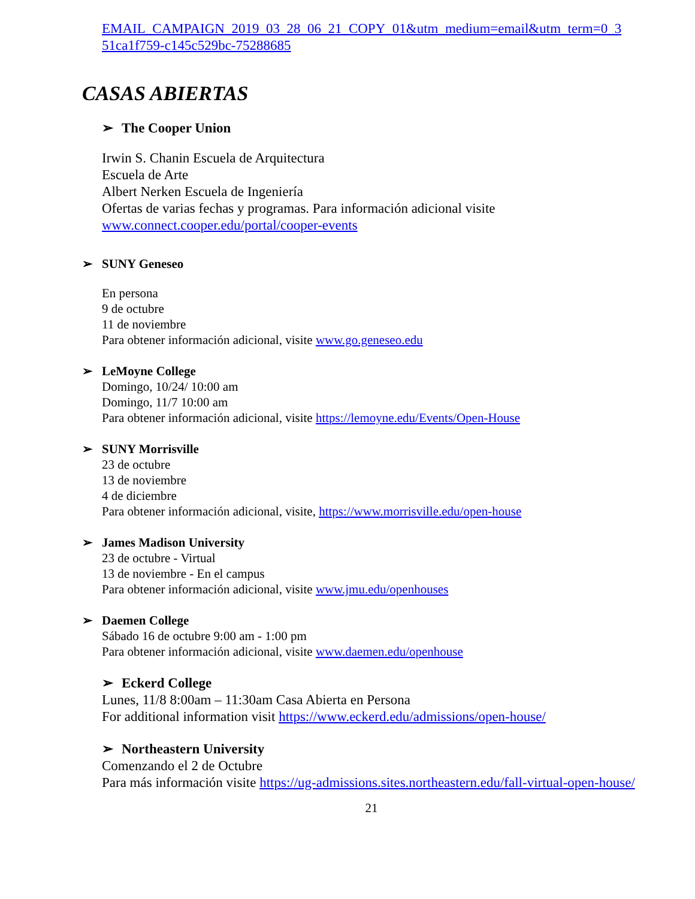EMAIL_CAMPAIGN_2019_03_28_06_21_COPY_01&utm_medium=email&utm_term=0_3 51ca1f759-c145c529bc-75288685
CASAS ABIERTAS
➢ The Cooper Union
Irwin S. Chanin Escuela de Arquitectura
Escuela de Arte
Albert Nerken Escuela de Ingeniería
Ofertas de varias fechas y programas. Para información adicional visite
www.connect.cooper.edu/portal/cooper-events
➢ SUNY Geneseo
En persona
9 de octubre
11 de noviembre
Para obtener información adicional, visite www.go.geneseo.edu
➢ LeMoyne College
Domingo, 10/24/ 10:00 am
Domingo, 11/7 10:00 am
Para obtener información adicional, visite https://lemoyne.edu/Events/Open-House
➢ SUNY Morrisville
23 de octubre
13 de noviembre
4 de diciembre
Para obtener información adicional, visite, https://www.morrisville.edu/open-house
➢ James Madison University
23 de octubre - Virtual
13 de noviembre - En el campus
Para obtener información adicional, visite www.jmu.edu/openhouses
➢ Daemen College
Sábado 16 de octubre 9:00 am - 1:00 pm
Para obtener información adicional, visite www.daemen.edu/openhouse
➢ Eckerd College
Lunes, 11/8 8:00am – 11:30am Casa Abierta en Persona
For additional information visit https://www.eckerd.edu/admissions/open-house/
➢ Northeastern University
Comenzando el 2 de Octubre
Para más información visite https://ug-admissions.sites.northeastern.edu/fall-virtual-open-house/
21